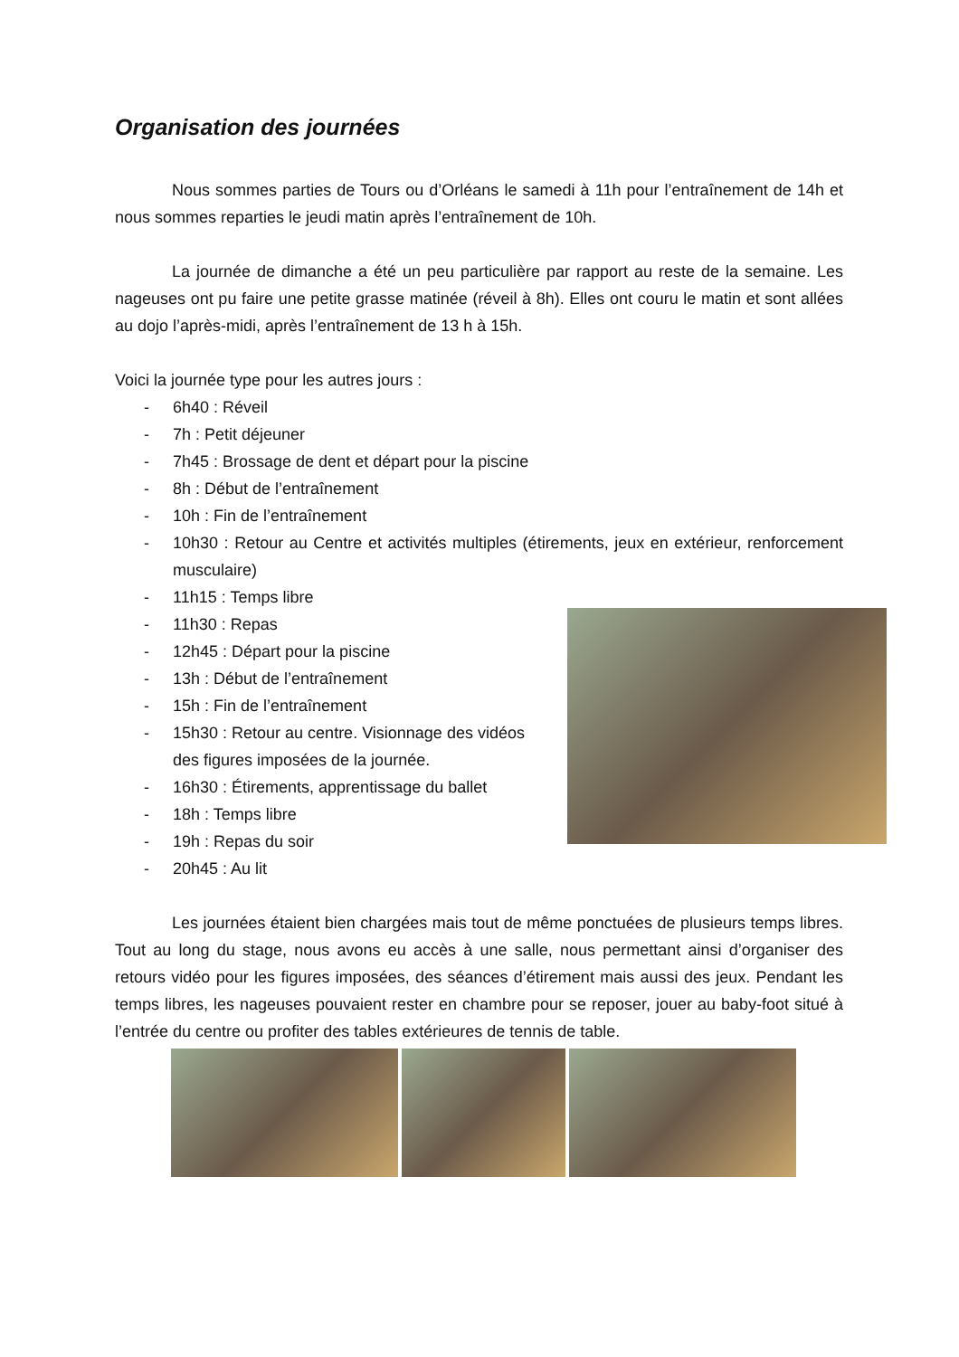Organisation des journées
Nous sommes parties de Tours ou d’Orléans le samedi à 11h pour l’entraînement de 14h et nous sommes reparties le jeudi matin après l’entraînement de 10h.
La journée de dimanche a été un peu particulière par rapport au reste de la semaine. Les nageuses ont pu faire une petite grasse matinée (réveil à 8h). Elles ont couru le matin et sont allées au dojo l’après-midi, après l’entraînement de 13 h à 15h.
Voici la journée type pour les autres jours :
- 6h40 : Réveil
- 7h : Petit déjeuner
- 7h45 : Brossage de dent et départ pour la piscine
- 8h : Début de l’entraînement
- 10h : Fin de l’entraînement
- 10h30 : Retour au Centre et activités multiples (étirements, jeux en extérieur, renforcement musculaire)
- 11h15 : Temps libre
- 11h30 : Repas
- 12h45 : Départ pour la piscine
- 13h : Début de l’entraînement
- 15h : Fin de l’entraînement
- 15h30 : Retour au centre. Visionnage des vidéos des figures imposées de la journée.
- 16h30 : Étirements, apprentissage du ballet
- 18h : Temps libre
- 19h : Repas du soir
- 20h45 : Au lit
Les journées étaient bien chargées mais tout de même ponctuées de plusieurs temps libres. Tout au long du stage, nous avons eu accès à une salle, nous permettant ainsi d’organiser des retours vidéo pour les figures imposées, des séances d’étirement mais aussi des jeux. Pendant les temps libres, les nageuses pouvaient rester en chambre pour se reposer, jouer au baby-foot situé à l’entrée du centre ou profiter des tables extérieures de tennis de table.